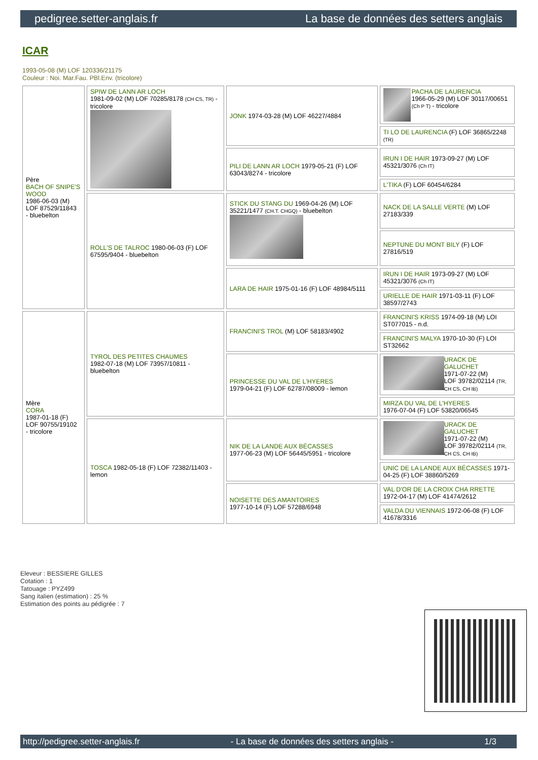pedigree.setter-anglais.fr La base de données des setters anglais
ICAR
1993-05-08 (M) LOF 120336/21175
Couleur : Noi. Mar.Fau. PBl.Env. (tricolore)
| Père BACH OF SNIPE'S WOOD 1986-06-03 (M) LOF 87529/11843 - bluebelton | SPIW DE LANN AR LOCH 1981-09-02 (M) LOF 70285/8178 (CH CS, TR) - tricolore | JONK 1974-03-28 (M) LOF 46227/4884 | PACHA DE LAURENCIA 1966-05-29 (M) LOF 30117/00651 (Ch P T) - tricolore |
| | | | TI LO DE LAURENCIA (F) LOF 36865/2248 (TR) |
| | | PILI DE LANN AR LOCH 1979-05-21 (F) LOF 63043/8274 - tricolore | IRUN I DE HAIR 1973-09-27 (M) LOF 45321/3076 (Ch IT) |
| | | | L'TIKA (F) LOF 60454/6284 |
| | ROLL'S DE TALROC 1980-06-03 (F) LOF 67595/9404 - bluebelton | STICK DU STANG DU 1969-04-26 (M) LOF 35221/1477 (CH.T. CHGQ) - bluebelton | NACK DE LA SALLE VERTE (M) LOF 27183/339 |
| | | | NEPTUNE DU MONT BILY (F) LOF 27816/519 |
| | | LARA DE HAIR 1975-01-16 (F) LOF 48984/5111 | IRUN I DE HAIR 1973-09-27 (M) LOF 45321/3076 (Ch IT) |
| | | | URIELLE DE HAIR 1971-03-11 (F) LOF 38597/2743 |
| Mère CORA 1987-01-18 (F) LOF 90755/19102 - tricolore | TYROL DES PETITES CHAUMES 1982-07-18 (M) LOF 73957/10811 - bluebelton | FRANCINI'S TROL (M) LOF 58183/4902 | FRANCINI'S KRISS 1974-09-18 (M) LOI ST077015 - n.d. |
| | | | FRANCINI'S MALYA 1970-10-30 (F) LOI ST32662 |
| | | PRINCESSE DU VAL DE L'HYERES 1979-04-21 (F) LOF 62787/08009 - lemon | URACK DE GALUCHET 1971-07-22 (M) LOF 39782/02114 (TR, CH CS, CH IB) |
| | | | MIRZA DU VAL DE L'HYERES 1976-07-04 (F) LOF 53820/06545 |
| | TOSCA 1982-05-18 (F) LOF 72382/11403 - lemon | NIK DE LA LANDE AUX BÉCASSES 1977-06-23 (M) LOF 56445/5951 - tricolore | URACK DE GALUCHET 1971-07-22 (M) LOF 39782/02114 (TR, CH CS, CH IB) |
| | | | UNIC DE LA LANDE AUX BÉCASSES 1971-04-25 (F) LOF 38860/5269 |
| | | NOISETTE DES AMANTOIRES 1977-10-14 (F) LOF 57288/6948 | VAL D'OR DE LA CROIX CHA RRETTE 1972-04-17 (M) LOF 41474/2612 |
| | | | VALDA DU VIENNAIS 1972-06-08 (F) LOF 41678/3316 |
Eleveur : BESSIERE GILLES
Cotation : 1
Tatouage : PYZ499
Sang italien (estimation) : 25 %
Estimation des points au pédigrée : 7
http://pedigree.setter-anglais.fr - La base de données des setters anglais - 1/3